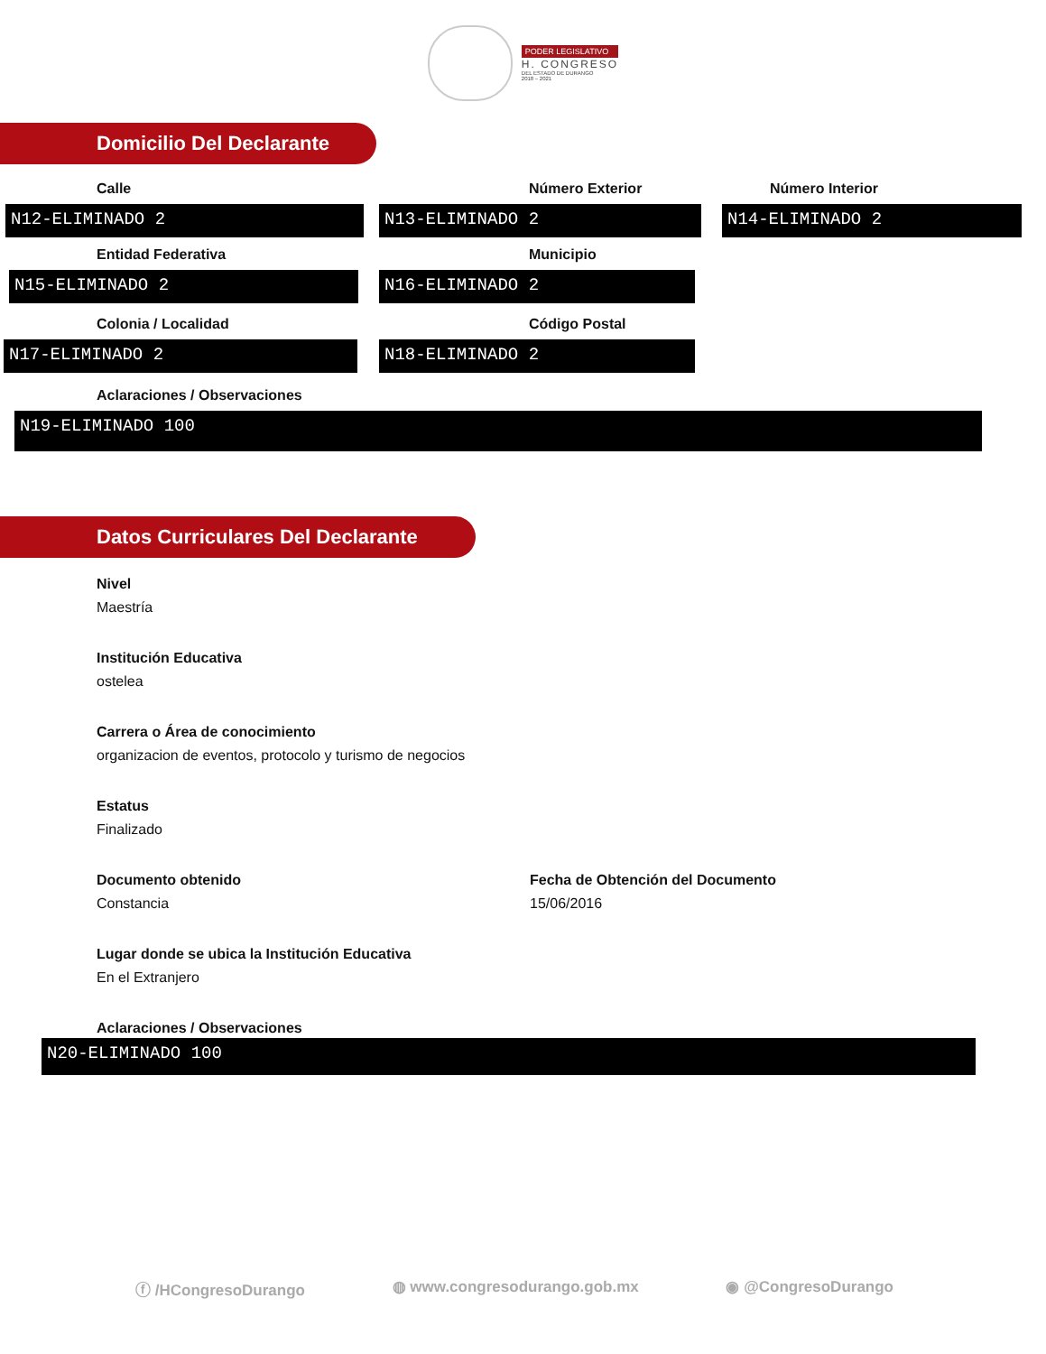PODER LEGISLATIVO
H. CONGRESO
DEL ESTADO DE DURANGO
2018 – 2021
Domicilio Del Declarante
Calle
N12-ELIMINADO 2
Número Exterior
N13-ELIMINADO 2
Número Interior
N14-ELIMINADO 2
Entidad Federativa
N15-ELIMINADO 2
Municipio
N16-ELIMINADO 2
Colonia / Localidad
N17-ELIMINADO 2
Código Postal
N18-ELIMINADO 2
Aclaraciones / Observaciones
N19-ELIMINADO 100
Datos Curriculares Del Declarante
Nivel
Maestría
Institución Educativa
ostelea
Carrera o Área de conocimiento
organizacion de eventos, protocolo y turismo de negocios
Estatus
Finalizado
Documento obtenido
Constancia
Fecha de Obtención del Documento
15/06/2016
Lugar donde se ubica la Institución Educativa
En el Extranjero
Aclaraciones / Observaciones
N20-ELIMINADO 100
ⓕ /HCongresoDurango ◍ www.congresodurango.gob.mx ◉ @CongresoDurango